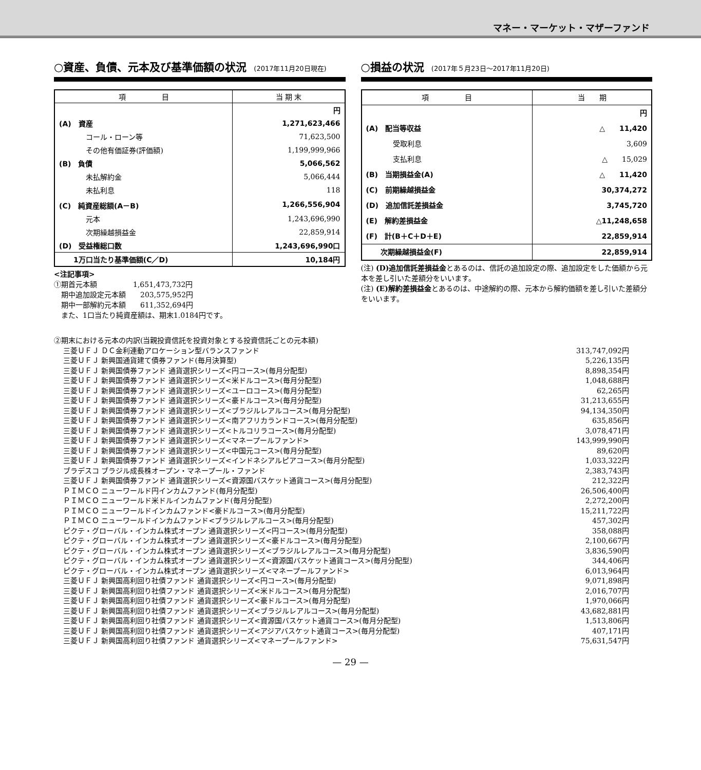マネー・マーケット・マザーファンド
○資産、負債、元本及び基準価額の状況 (2017年11月20日現在)
| 項 目 | 当 期 末 |
| --- | --- |
| | 円 |
| (A) 資産 | 1,271,623,466 |
| コール・ローン等 | 71,623,500 |
| その他有価証券(評価額) | 1,199,999,966 |
| (B) 負債 | 5,066,562 |
| 未払解約金 | 5,066,444 |
| 未払利息 | 118 |
| (C) 純資産総額(A－B) | 1,266,556,904 |
| 元本 | 1,243,696,990 |
| 次期繰越損益金 | 22,859,914 |
| (D) 受益権総口数 | 1,243,696,990口 |
| 1万口当たり基準価額(C／D) | 10,184円 |
<注記事項>
①期首元本額　　　　　1,651,473,732円
　期中追加設定元本額　　203,575,952円
　期中一部解約元本額　　611,352,694円
　また、1口当たり純資産額は、期末1.0184円です。
○損益の状況 (2017年５月23日～2017年11月20日)
| 項 目 | 当 期 |
| --- | --- |
| | 円 |
| (A) 配当等収益 | △ 11,420 |
| 受取利息 | 3,609 |
| 支払利息 | △ 15,029 |
| (B) 当期損益金(A) | △ 11,420 |
| (C) 前期繰越損益金 | 30,374,272 |
| (D) 追加信託差損益金 | 3,745,720 |
| (E) 解約差損益金 | △11,248,658 |
| (F) 計(B＋C＋D＋E) | 22,859,914 |
| 次期繰越損益金(F) | 22,859,914 |
(注) (D)追加信託差損益金とあるのは、信託の追加設定の際、追加設定をした価額から元本を差し引いた差額分をいいます。
(注) (E)解約差損益金とあるのは、中途解約の際、元本から解約価額を差し引いた差額分をいいます。
②期末における元本の内訳(当親投資信託を投資対象とする投資信託ごとの元本額)
| 三菱ＵＦＪ ＤＣ金利連動アロケーション型バランスファンド | 313,747,092円 |
| 三菱ＵＦＪ 新興国通貨建て債券ファンド(毎月決算型) | 5,226,135円 |
| 三菱ＵＦＪ 新興国債券ファンド 通貨選択シリーズ<円コース>(毎月分配型) | 8,898,354円 |
| 三菱ＵＦＪ 新興国債券ファンド 通貨選択シリーズ<米ドルコース>(毎月分配型) | 1,048,688円 |
| 三菱ＵＦＪ 新興国債券ファンド 通貨選択シリーズ<ユーロコース>(毎月分配型) | 62,265円 |
| 三菱ＵＦＪ 新興国債券ファンド 通貨選択シリーズ<豪ドルコース>(毎月分配型) | 31,213,655円 |
| 三菱ＵＦＪ 新興国債券ファンド 通貨選択シリーズ<ブラジルレアルコース>(毎月分配型) | 94,134,350円 |
| 三菱ＵＦＪ 新興国債券ファンド 通貨選択シリーズ<南アフリカランドコース>(毎月分配型) | 635,856円 |
| 三菱ＵＦＪ 新興国債券ファンド 通貨選択シリーズ<トルコリラコース>(毎月分配型) | 3,078,471円 |
| 三菱ＵＦＪ 新興国債券ファンド 通貨選択シリーズ<マネープールファンド> | 143,999,990円 |
| 三菱ＵＦＪ 新興国債券ファンド 通貨選択シリーズ<中国元コース>(毎月分配型) | 89,620円 |
| 三菱ＵＦＪ 新興国債券ファンド 通貨選択シリーズ<インドネシアルピアコース>(毎月分配型) | 1,033,322円 |
| ブラデスコ ブラジル成長株オープン・マネープール・ファンド | 2,383,743円 |
| 三菱ＵＦＪ 新興国債券ファンド 通貨選択シリーズ<資源国バスケット通貨コース>(毎月分配型) | 212,322円 |
| ＰＩＭＣＯ ニューワールド円インカムファンド(毎月分配型) | 26,506,400円 |
| ＰＩＭＣＯ ニューワールド米ドルインカムファンド(毎月分配型) | 2,272,200円 |
| ＰＩＭＣＯ ニューワールドインカムファンド<豪ドルコース>(毎月分配型) | 15,211,722円 |
| ＰＩＭＣＯ ニューワールドインカムファンド<ブラジルレアルコース>(毎月分配型) | 457,302円 |
| ピクテ・グローバル・インカム株式オープン 通貨選択シリーズ<円コース>(毎月分配型) | 358,088円 |
| ピクテ・グローバル・インカム株式オープン 通貨選択シリーズ<豪ドルコース>(毎月分配型) | 2,100,667円 |
| ピクテ・グローバル・インカム株式オープン 通貨選択シリーズ<ブラジルレアルコース>(毎月分配型) | 3,836,590円 |
| ピクテ・グローバル・インカム株式オープン 通貨選択シリーズ<資源国バスケット通貨コース>(毎月分配型) | 344,406円 |
| ピクテ・グローバル・インカム株式オープン 通貨選択シリーズ<マネープールファンド> | 6,013,964円 |
| 三菱ＵＦＪ 新興国高利回り社債ファンド 通貨選択シリーズ<円コース>(毎月分配型) | 9,071,898円 |
| 三菱ＵＦＪ 新興国高利回り社債ファンド 通貨選択シリーズ<米ドルコース>(毎月分配型) | 2,016,707円 |
| 三菱ＵＦＪ 新興国高利回り社債ファンド 通貨選択シリーズ<豪ドルコース>(毎月分配型) | 1,970,066円 |
| 三菱ＵＦＪ 新興国高利回り社債ファンド 通貨選択シリーズ<ブラジルレアルコース>(毎月分配型) | 43,682,881円 |
| 三菱ＵＦＪ 新興国高利回り社債ファンド 通貨選択シリーズ<資源国バスケット通貨コース>(毎月分配型) | 1,513,806円 |
| 三菱ＵＦＪ 新興国高利回り社債ファンド 通貨選択シリーズ<アジアバスケット通貨コース>(毎月分配型) | 407,171円 |
| 三菱ＵＦＪ 新興国高利回り社債ファンド 通貨選択シリーズ<マネープールファンド> | 75,631,547円 |
— 29 —